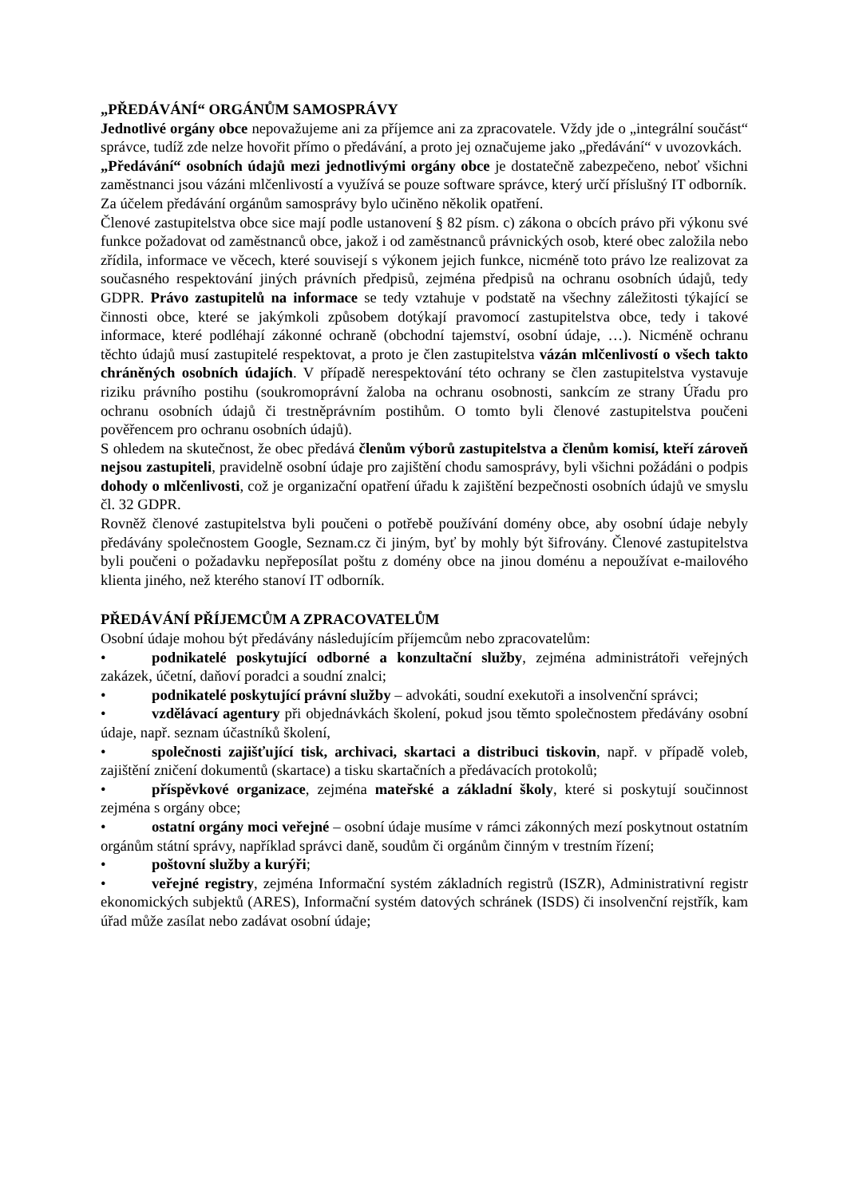„PŘEDÁVÁNÍ“ ORGÁNŮM SAMOSPRÁVY
Jednotlivé orgány obce nepovažujeme ani za příjemce ani za zpracovatele. Vždy jde o „integrální součást“ správce, tudíž zde nelze hovořit přímo o předávání, a proto jej označujeme jako „předávání“ v uvozovkách.
„Předávání“ osobních údajů mezi jednotlivými orgány obce je dostatečně zabezpečeno, neboť všichni zaměstnanci jsou vázáni mlčenlivostí a využívá se pouze software správce, který určí příslušný IT odborník.
Za účelem předávání orgánům samosprávy bylo učiněno několik opatření.
Členové zastupitelstva obce sice mají podle ustanovení § 82 písm. c) zákona o obcích právo při výkonu své funkce požadovat od zaměstnanců obce, jakož i od zaměstnanců právnických osob, které obec založila nebo zřídila, informace ve věcech, které souvisejí s výkonem jejich funkce, nicméně toto právo lze realizovat za současného respektování jiných právních předpisů, zejména předpisů na ochranu osobních údajů, tedy GDPR. Právo zastupitelů na informace se tedy vztahuje v podstatě na všechny záležitosti týkající se činnosti obce, které se jakýmkoli způsobem dotýkají pravomocí zastupitelstva obce, tedy i takové informace, které podléhají zákonné ochraně (obchodní tajemství, osobní údaje, …). Nicméně ochranu těchto údajů musí zastupitelé respektovat, a proto je člen zastupitelstva vázán mlčenlivostí o všech takto chráněných osobních údajích. V případě nerespektování této ochrany se člen zastupitelstva vystavuje riziku právního postihu (soukromoprávní žaloba na ochranu osobnosti, sankcím ze strany Úřadu pro ochranu osobních údajů či trestněprávním postihům. O tomto byli členové zastupitelstva poučeni pověřencem pro ochranu osobních údajů).
S ohledem na skutečnost, že obec předává členům výborů zastupitelstva a členům komisí, kteří zároveň nejsou zastupiteli, pravidelně osobní údaje pro zajištění chodu samosprávy, byli všichni požádáni o podpis dohody o mlčenlivosti, což je organizační opatření úřadu k zajištění bezpečnosti osobních údajů ve smyslu čl. 32 GDPR.
Rovněž členové zastupitelstva byli poučeni o potřebě používání domény obce, aby osobní údaje nebyly předávány společnostem Google, Seznam.cz či jiným, byť by mohly být šifrovány. Členové zastupitelstva byli poučeni o požadavku nepřeposílat poštu z domény obce na jinou doménu a nepoužívat e-mailového klienta jiného, než kterého stanoví IT odborník.
PŘEDÁVÁNÍ PŘÍJEMCŮM A ZPRACOVATELŮM
Osobní údaje mohou být předávány následujícím příjemcům nebo zpracovatelům:
• podnikatelé poskytující odborné a konzultační služby, zejména administrátoři veřejných zakázek, účetní, daňoví poradci a soudní znalci;
• podnikatelé poskytující právní služby – advokáti, soudní exekutoři a insolvenční správci;
• vzdělávací agentury při objednávkách školení, pokud jsou těmto společnostem předávány osobní údaje, např. seznam účastníků školení,
• společnosti zajišťující tisk, archivaci, skartaci a distribuci tiskovin, např. v případě voleb, zajištění zničení dokumentů (skartace) a tisku skartačních a předávacích protokolů;
• příspěvkové organizace, zejména mateřské a základní školy, které si poskytují součinnost zejména s orgány obce;
• ostatní orgány moci veřejné – osobní údaje musíme v rámci zákonných mezí poskytnout ostatním orgánům státní správy, například správci daně, soudům či orgánům činným v trestním řízení;
• poštovní služby a kurýři;
• veřejné registry, zejména Informační systém základních registrů (ISZR), Administrativní registr ekonomických subjektů (ARES), Informační systém datových schránek (ISDS) či insolvenční rejstřík, kam úřad může zasílat nebo zadávat osobní údaje;